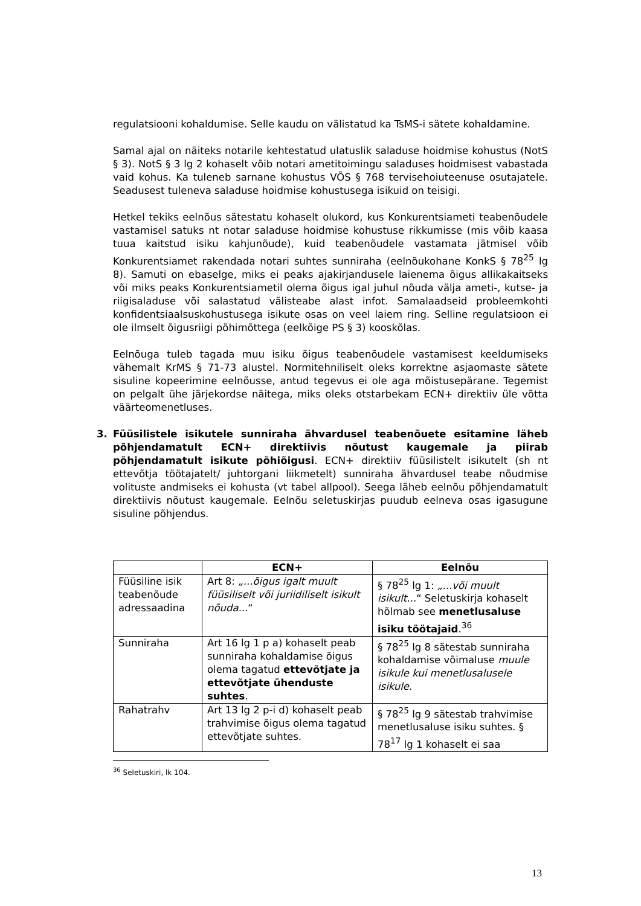regulatsiooni kohaldumise. Selle kaudu on välistatud ka TsMS-i sätete kohaldamine.
Samal ajal on näiteks notarile kehtestatud ulatuslik saladuse hoidmise kohustus (NotS § 3). NotS § 3 lg 2 kohaselt võib notari ametitoimingu saladuses hoidmisest vabastada vaid kohus. Ka tuleneb sarnane kohustus VÕS § 768 tervisehoiuteenuse osutajatele. Seadusest tuleneva saladuse hoidmise kohustusega isikuid on teisigi.
Hetkel tekiks eelnõus sätestatu kohaselt olukord, kus Konkurentsiameti teabenõudele vastamisel satuks nt notar saladuse hoidmise kohustuse rikkumisse (mis võib kaasa tuua kaitstud isiku kahjunõude), kuid teabenõudele vastamata jätmisel võib Konkurentsiamet rakendada notari suhtes sunniraha (eelnõukohane KonkS § 78<sup>25</sup> lg 8). Samuti on ebaselge, miks ei peaks ajakirjandusele laienema õigus allikakaitseks või miks peaks Konkurentsiametil olema õigus igal juhul nõuda välja ameti-, kutse- ja riigisaladuse või salastatud välisteabe alast infot. Samalaadseid probleemkohti konfidentsiaalsuskohustusega isikute osas on veel laiem ring. Selline regulatsioon ei ole ilmselt õigusriigi põhimõttega (eelkõige PS § 3) kooskõlas.
Eelnõuga tuleb tagada muu isiku õigus teabenõudele vastamisest keeldumiseks vähemalt KrMS § 71-73 alustel. Normitehniliselt oleks korrektne asjaomaste sätete sisuline kopeerimine eelnõusse, antud tegevus ei ole aga mõistusepärane. Tegemist on pelgalt ühe järjekordse näitega, miks oleks otstarbekam ECN+ direktiiv üle võtta väärteomenetluses.
3. Füüsilistele isikutele sunniraha ähvardusel teabenõuete esitamine läheb põhjendamatult ECN+ direktiivis nõutust kaugemale ja piirab põhjendamatult isikute põhiõigusi. ECN+ direktiiv füüsilistelt isikutelt (sh nt ettevõtja töötajatelt/ juhtorgani liikmetelt) sunniraha ähvardusel teabe nõudmise volituste andmiseks ei kohusta (vt tabel allpool). Seega läheb eelnõu põhjendamatult direktiivis nõutust kaugemale. Eelnõu seletuskirjas puudub eelneva osas igasugune sisuline põhjendus.
| | ECN+ | Eelnõu |
| --- | --- | --- |
| Füüsiline isik teabenõude adressaadina | Art 8: „...õigus igalt muult füüsiliselt või juriidiliselt isikult nõuda... “ | § 78<sup>25</sup> lg 1: „...või muult isikult... “ Seletuskirja kohaselt hõlmab see menetlusaluse isiku töötajaid .<sup>36</sup> |
| Sunniraha | Art 16 lg 1 p a) kohaselt peab sunniraha kohaldamise õigus olema tagatud ettevõtjate ja ettevõtjate ühenduste suhtes . | § 78<sup>25</sup> lg 8 sätestab sunniraha kohaldamise võimaluse muule isikule kui menetlusalusele isikule . |
| Rahatrahv | Art 13 lg 2 p-i d) kohaselt peab trahvimise õigus olema tagatud ettevõtjate suhtes. | § 78<sup>25</sup> lg 9 sätestab trahvimise menetlusaluse isiku suhtes. § 78<sup>17</sup> lg 1 kohaselt ei saa |
<sup>36</sup> Seletuskiri, lk 104.
13